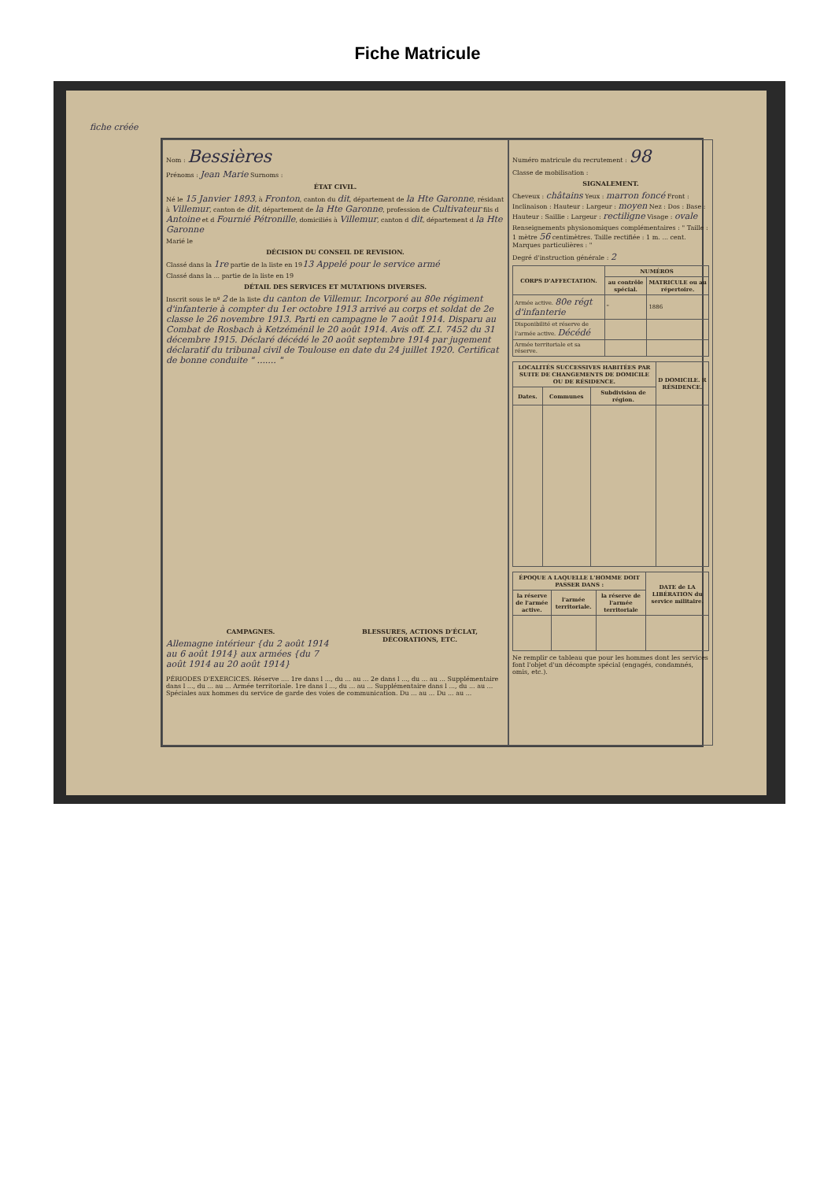Fiche Matricule
fiche créée
Nom : Bessières
Prénoms : Jean Marie Surnoms :
ÉTAT CIVIL.
Né le 15 Janvier 1893, à Fronton, canton du dit, département de la Hte Garonne, résidant à Villemur, canton de dit, département de la Hte Garonne, profession de Cultivateur fils d Antoine et d Fournié Pétronille, domiciliés à Villemur, canton d dit, département d la Hte Garonne
Marié le
DÉCISION DU CONSEIL DE REVISION.
Classé dans la 1re partie de la liste en 1913 Appelé pour le service armé
Classé dans la ... partie de la liste en 19
DÉTAIL DES SERVICES ET MUTATIONS DIVERSES.
Inscrit sous le nº 2 de la liste du canton de Villemur. Incorporé au 80e régiment d'infanterie à compter du 1er octobre 1913 arrivé au corps et soldat de 2e classe le 26 novembre 1913. Parti en campagne le 7 août 1914. Disparu au Combat de Rosbach à Ketzéménil le 20 août 1914. Avis off. Z.I. 7452 du 31 décembre 1915. Déclaré décédé le 20 août septembre 1914 par jugement déclaratif du tribunal civil de Toulouse en date du 24 juillet 1920. Certificat de bonne conduite " ....... "
CAMPAGNES.
Allemagne intérieur {du 2 août 1914 au 6 août 1914} aux armées {du 7 août 1914 au 20 août 1914}
BLESSURES, ACTIONS D'ÉCLAT, DÉCORATIONS, ETC.
PÉRIODES D'EXERCICES. Réserve .... 1re dans l ..., du ... au ... 2e dans l ..., du ... au ... Supplémentaire dans l ..., du ... au ... Armée territoriale. 1re dans l ..., du ... au ... Supplémentaire dans l ..., du ... au ... Spéciales aux hommes du service de garde des voies de communication. Du ... au ... Du ... au ...
Numéro matricule du recrutement : 98
Classe de mobilisation :
SIGNALEMENT.
Cheveux : châtains Yeux : marron foncé Front : Inclinaison : Hauteur : Largeur : moyen Nez : Dos : Base : Hauteur : Saillie : Largeur : rectiligne Visage : ovale
Renseignements physionomiques complémentaires : " Taille : 1 mètre 56 centimètres. Taille rectifiée : 1 m. ... cent. Marques particulières : "
Degré d'instruction générale : 2
| CORPS D'AFFECTATION. | NUMÉROS | |
| --- | --- | --- |
| | au contrôle spécial. | MATRICULE ou au répertoire. |
| Armée active. 80e régt d'infanterie | " | 1886 |
| Disponibilité et réserve de l'armée active. Décédé | | |
| Armée territoriale et sa réserve. | | |
| LOCALITÉS SUCCESSIVES HABITÉES PAR SUITE DE CHANGEMENTS DE DOMICILE OU DE RÉSIDENCE. | | | D DOMICILE. R RÉSIDENCE. |
| --- | --- | --- | --- |
| Dates. | Communes | Subdivision de région. | |
| ÉPOQUE A LAQUELLE L'HOMME DOIT PASSER DANS : | | | DATE de LA LIBÉRATION du service militaire. |
| --- | --- | --- | --- |
| la réserve de l'armée active. | l'armée territoriale. | la réserve de l'armée territoriale | |
Ne remplir ce tableau que pour les hommes dont les services font l'objet d'un décompte spécial (engagés, condamnés, omis, etc.).